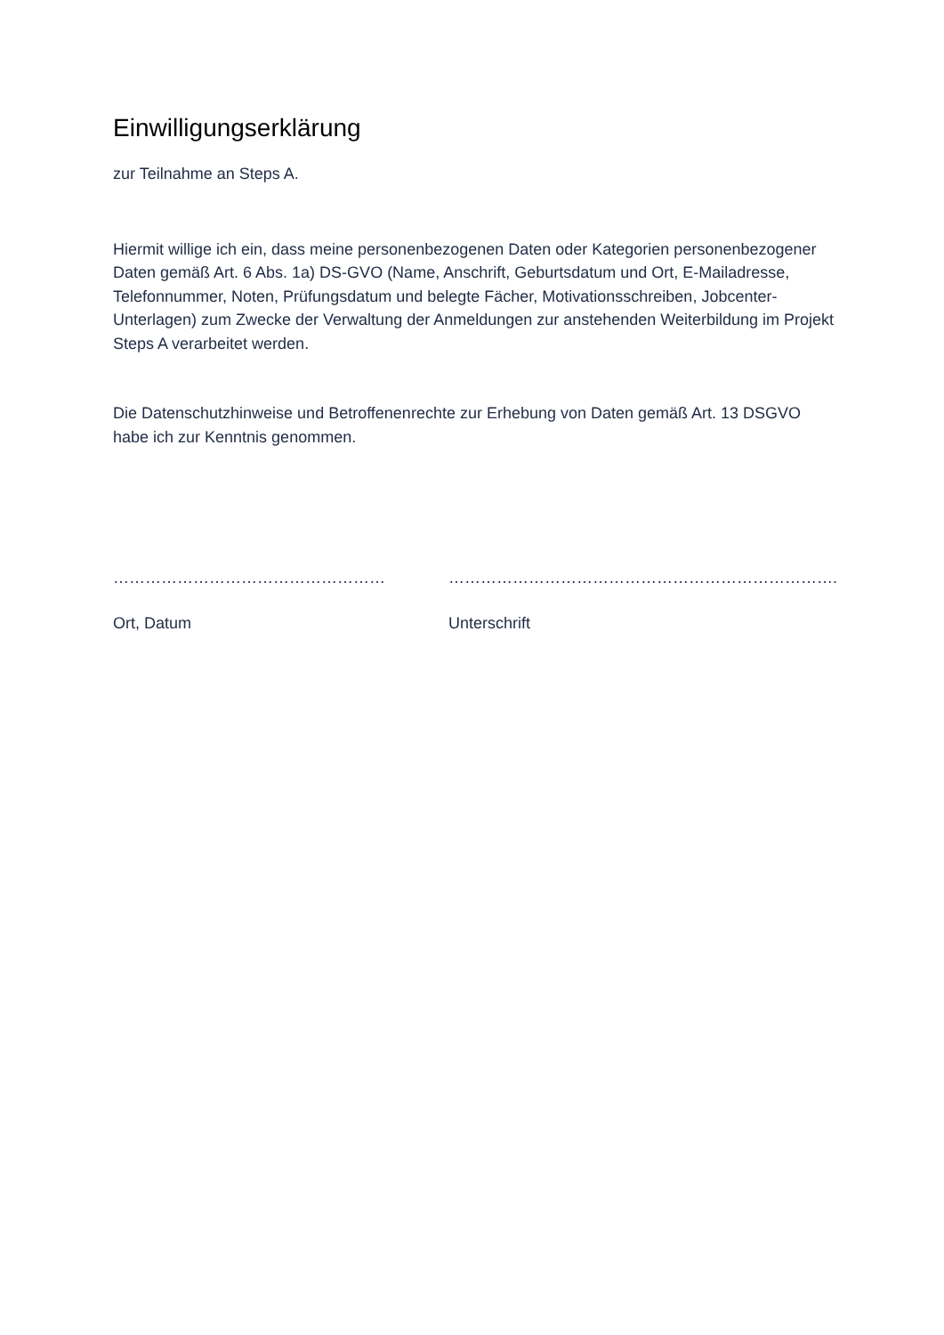Einwilligungserklärung
zur Teilnahme an Steps A.
Hiermit willige ich ein, dass meine personenbezogenen Daten oder Kategorien personenbezogener Daten gemäß Art. 6 Abs. 1a) DS-GVO (Name, Anschrift, Geburtsdatum und Ort, E-Mailadresse, Telefonnummer, Noten, Prüfungsdatum und belegte Fächer, Motivationsschreiben, Jobcenter-Unterlagen) zum Zwecke der Verwaltung der Anmeldungen zur anstehenden Weiterbildung im Projekt Steps A verarbeitet werden.
Die Datenschutzhinweise und Betroffenenrechte zur Erhebung von Daten gemäß Art. 13 DSGVO habe ich zur Kenntnis genommen.
……………………………………………
Ort, Datum
……………………………………………………………….
Unterschrift